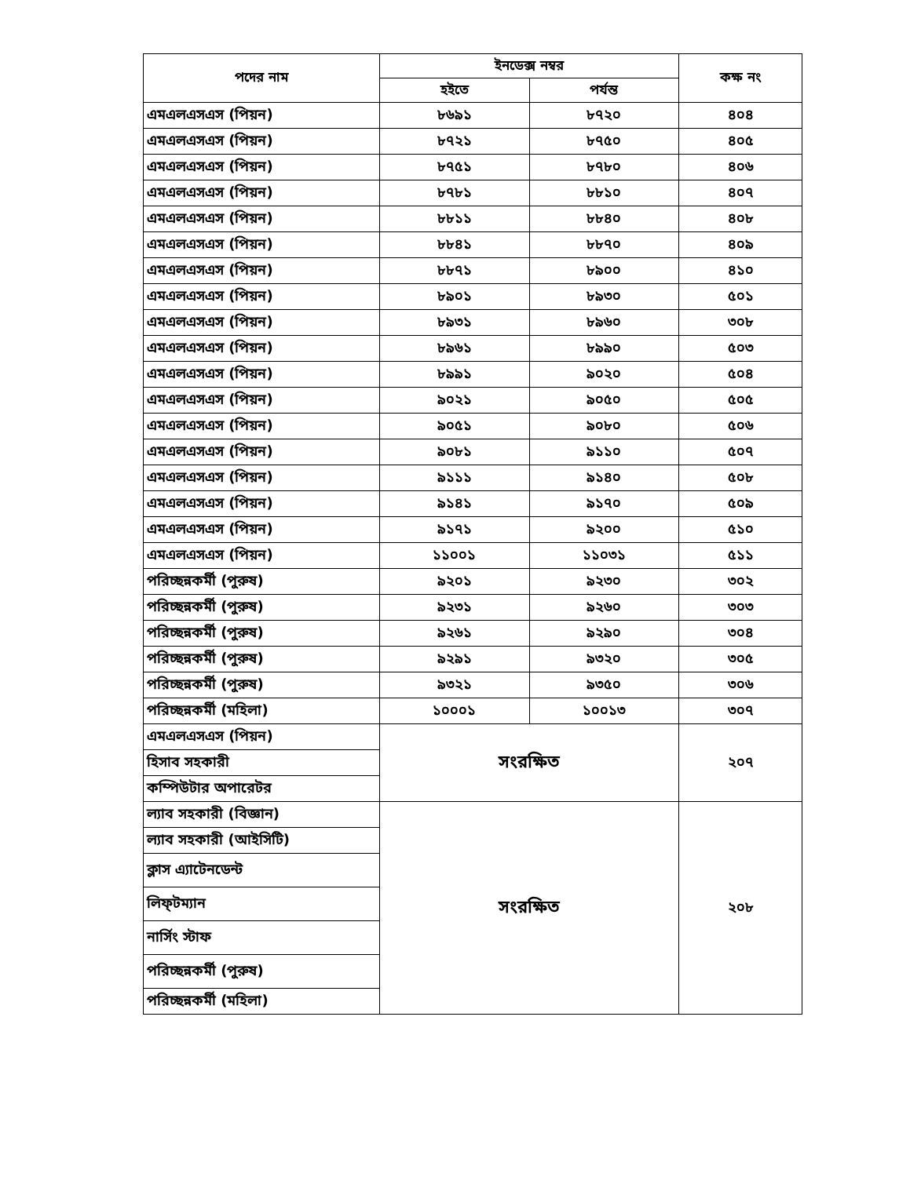| পদের নাম | ইনডেক্স নম্বর | | কক্ষ নং |
| --- | --- | --- | --- |
| | হইতে | পর্যন্ত | |
| এমএলএসএস (পিয়ন) | ৮৬৯১ | ৮৭২০ | ৪০৪ |
| এমএলএসএস (পিয়ন) | ৮৭২১ | ৮৭৫০ | ৪০৫ |
| এমএলএসএস (পিয়ন) | ৮৭৫১ | ৮৭৮০ | ৪০৬ |
| এমএলএসএস (পিয়ন) | ৮৭৮১ | ৮৮১০ | ৪০৭ |
| এমএলএসএস (পিয়ন) | ৮৮১১ | ৮৮৪০ | ৪০৮ |
| এমএলএসএস (পিয়ন) | ৮৮৪১ | ৮৮৭০ | ৪০৯ |
| এমএলএসএস (পিয়ন) | ৮৮৭১ | ৮৯০০ | ৪১০ |
| এমএলএসএস (পিয়ন) | ৮৯০১ | ৮৯৩০ | ৫০১ |
| এমএলএসএস (পিয়ন) | ৮৯৩১ | ৮৯৬০ | ৩০৮ |
| এমএলএসএস (পিয়ন) | ৮৯৬১ | ৮৯৯০ | ৫০৩ |
| এমএলএসএস (পিয়ন) | ৮৯৯১ | ৯০২০ | ৫০৪ |
| এমএলএসএস (পিয়ন) | ৯০২১ | ৯০৫০ | ৫০৫ |
| এমএলএসএস (পিয়ন) | ৯০৫১ | ৯০৮০ | ৫০৬ |
| এমএলএসএস (পিয়ন) | ৯০৮১ | ৯১১০ | ৫০৭ |
| এমএলএসএস (পিয়ন) | ৯১১১ | ৯১৪০ | ৫০৮ |
| এমএলএসএস (পিয়ন) | ৯১৪১ | ৯১৭০ | ৫০৯ |
| এমএলএসএস (পিয়ন) | ৯১৭১ | ৯২০০ | ৫১০ |
| এমএলএসএস (পিয়ন) | ১১০০১ | ১১০৩১ | ৫১১ |
| পরিচ্ছন্নকর্মী (পুরুষ) | ৯২০১ | ৯২৩০ | ৩০২ |
| পরিচ্ছন্নকর্মী (পুরুষ) | ৯২৩১ | ৯২৬০ | ৩০৩ |
| পরিচ্ছন্নকর্মী (পুরুষ) | ৯২৬১ | ৯২৯০ | ৩০৪ |
| পরিচ্ছন্নকর্মী (পুরুষ) | ৯২৯১ | ৯৩২০ | ৩০৫ |
| পরিচ্ছন্নকর্মী (পুরুষ) | ৯৩২১ | ৯৩৫০ | ৩০৬ |
| পরিচ্ছন্নকর্মী (মহিলা) | ১০০০১ | ১০০১৩ | ৩০৭ |
| এমএলএসএস (পিয়ন) | সংরক্ষিত | | ২০৭ |
| হিসাব সহকারী | | | |
| কম্পিউটার অপারেটর | | | |
| ল্যাব সহকারী (বিজ্ঞান) | সংরক্ষিত | | ২০৮ |
| ল্যাব সহকারী (আইসিটি) | | | |
| ক্লাস এ্যাটেনডেন্ট | | | |
| লিফ্‌টম্যান | | | |
| নার্সিং স্টাফ | | | |
| পরিচ্ছন্নকর্মী (পুরুষ) | | | |
| পরিচ্ছন্নকর্মী (মহিলা) | | | |